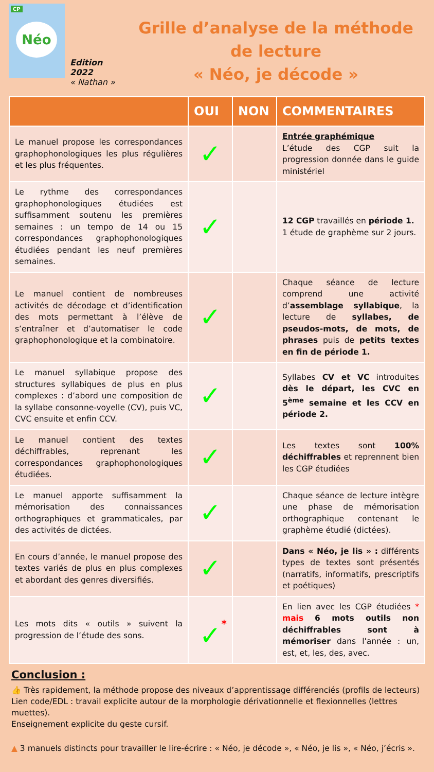CP
Néo
Edition 2022
« Nathan »
Grille d’analyse de la méthode de lecture
« Néo, je décode »
| | OUI | NON | COMMENTAIRES |
| --- | --- | --- | --- |
| Le manuel propose les correspondances graphophonologiques les plus régulières et les plus fréquentes. | ✓ | | Entrée graphémique L’étude des CGP suit la progression donnée dans le guide ministériel |
| Le rythme des correspondances graphophonologiques étudiées est suffisamment soutenu les premières semaines : un tempo de 14 ou 15 correspondances graphophonologiques étudiées pendant les neuf premières semaines. | ✓ | | 12 CGP travaillés en période 1. 1 étude de graphème sur 2 jours. |
| Le manuel contient de nombreuses activités de décodage et d’identification des mots permettant à l’élève de s’entraîner et d’automatiser le code graphophonologique et la combinatoire. | ✓ | | Chaque séance de lecture comprend une activité d’ assemblage syllabique , la lecture de syllabes, de pseudos-mots, de mots, de phrases puis de petits textes en fin de période 1. |
| Le manuel syllabique propose des structures syllabiques de plus en plus complexes : d’abord une composition de la syllabe consonne-voyelle (CV), puis VC, CVC ensuite et enfin CCV. | ✓ | | Syllabes CV et VC introduites dès le départ, les CVC en 5<sup>ème</sup> semaine et les CCV en période 2. |
| Le manuel contient des textes déchiffrables, reprenant les correspondances graphophonologiques étudiées. | ✓ | | Les textes sont 100% déchiffrables et reprennent bien les CGP étudiées |
| Le manuel apporte suffisamment la mémorisation des connaissances orthographiques et grammaticales, par des activités de dictées. | ✓ | | Chaque séance de lecture intègre une phase de mémorisation orthographique contenant le graphème étudié (dictées). |
| En cours d’année, le manuel propose des textes variés de plus en plus complexes et abordant des genres diversifiés. | ✓ | | Dans « Néo, je lis » : différents types de textes sont présentés (narratifs, informatifs, prescriptifs et poétiques) |
| Les mots dits « outils » suivent la progression de l’étude des sons. | * ✓ | | En lien avec les CGP étudiées * mais 6 mots outils non déchiffrables sont à mémoriser dans l'année : un, est, et, les, des, avec. |
Conclusion :
👍 Très rapidement, la méthode propose des niveaux d’apprentissage différenciés (profils de lecteurs)
Lien code/EDL : travail explicite autour de la morphologie dérivationnelle et flexionnelles (lettres muettes).
Enseignement explicite du geste cursif.
▲ 3 manuels distincts pour travailler le lire-écrire : « Néo, je décode », « Néo, je lis », « Néo, j’écris ».